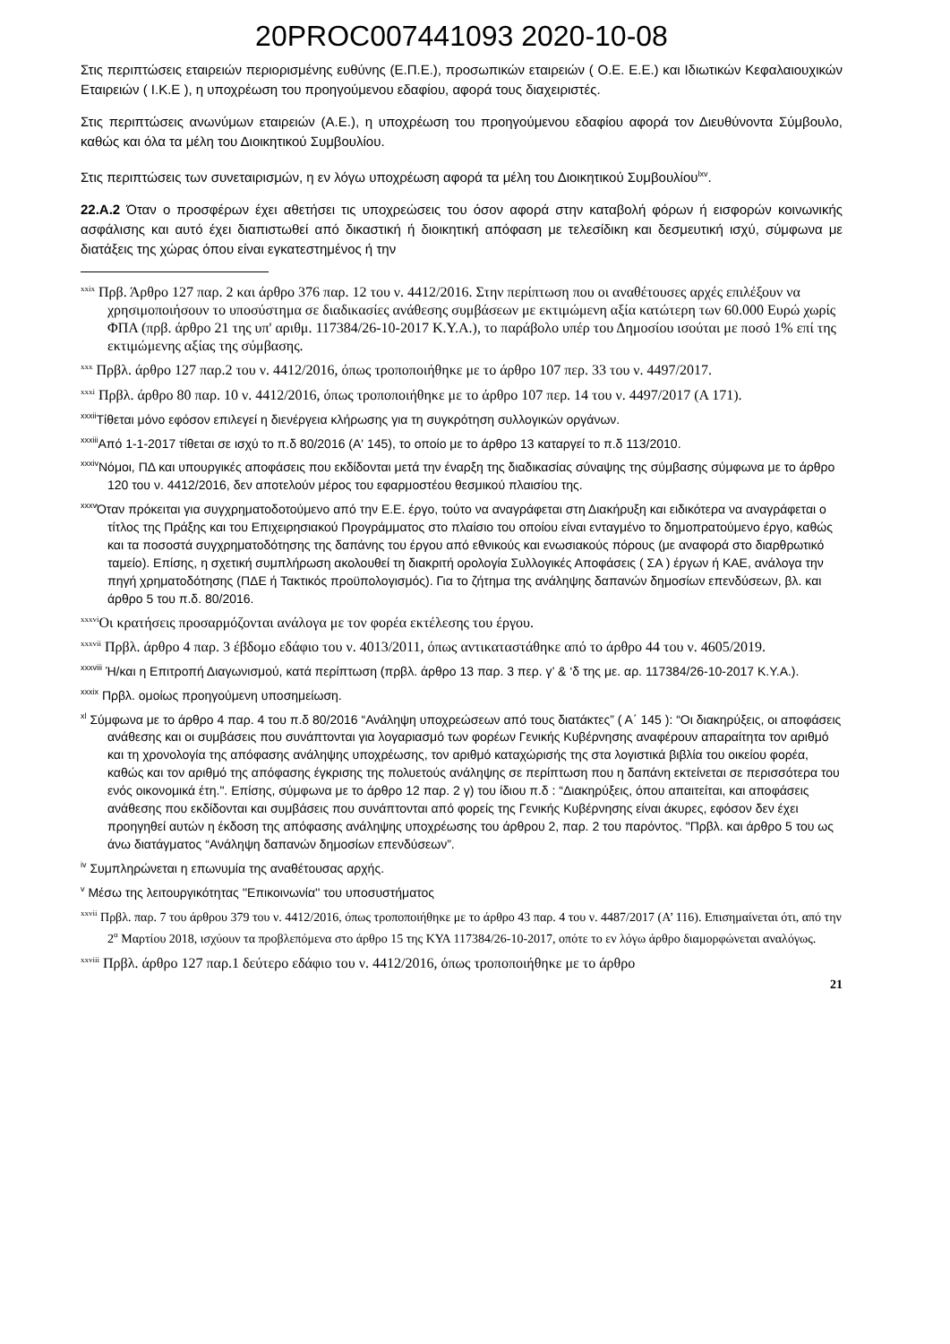20PROC007441093 2020-10-08
Στις περιπτώσεις εταιρειών περιορισμένης ευθύνης (Ε.Π.Ε.), προσωπικών εταιρειών ( Ο.Ε. Ε.Ε.) και Ιδιωτικών Κεφαλαιουχικών Εταιρειών ( Ι.Κ.Ε ), η υποχρέωση του προηγούμενου εδαφίου, αφορά τους διαχειριστές.
Στις περιπτώσεις ανωνύμων εταιρειών (Α.Ε.), η υποχρέωση του προηγούμενου εδαφίου αφορά τον Διευθύνοντα Σύμβουλο, καθώς και όλα τα μέλη του Διοικητικού Συμβουλίου.
Στις περιπτώσεις των συνεταιρισμών, η εν λόγω υποχρέωση αφορά τα μέλη του Διοικητικού Συμβουλίου<sup>lxv</sup>.
22.Α.2 Όταν ο προσφέρων έχει αθετήσει τις υποχρεώσεις του όσον αφορά στην καταβολή φόρων ή εισφορών κοινωνικής ασφάλισης και αυτό έχει διαπιστωθεί από δικαστική ή διοικητική απόφαση με τελεσίδικη και δεσμευτική ισχύ, σύμφωνα με διατάξεις της χώρας όπου είναι εγκατεστημένος ή την
<sup>xxix</sup> Πρβ. Άρθρο 127 παρ. 2 και άρθρο 376 παρ. 12 του ν. 4412/2016. Στην περίπτωση που οι αναθέτουσες αρχές επιλέξουν να χρησιμοποιήσουν το υποσύστημα σε διαδικασίες ανάθεσης συμβάσεων με εκτιμώμενη αξία κατώτερη των 60.000 Ευρώ χωρίς ΦΠΑ (πρβ. άρθρο 21 της υπ' αριθμ. 117384/26-10-2017 Κ.Υ.Α.), το παράβολο υπέρ του Δημοσίου ισούται με ποσό 1% επί της εκτιμώμενης αξίας της σύμβασης.
<sup>xxx</sup> Πρβλ. άρθρο 127 παρ.2 του ν. 4412/2016, όπως τροποποιήθηκε με το άρθρο 107 περ. 33 του ν. 4497/2017.
<sup>xxxi</sup> Πρβλ. άρθρο 80 παρ. 10 ν. 4412/2016, όπως τροποποιήθηκε με το άρθρο 107 περ. 14 του ν. 4497/2017 (Α 171).
<sup>xxxii</sup>Τίθεται μόνο εφόσον επιλεγεί η διενέργεια κλήρωσης για τη συγκρότηση συλλογικών οργάνων.
<sup>xxxiii</sup>Από 1-1-2017 τίθεται σε ισχύ το π.δ 80/2016 (Α' 145), το οποίο με το άρθρο 13 καταργεί το π.δ 113/2010.
<sup>xxxiv</sup>Νόμοι, ΠΔ και υπουργικές αποφάσεις που εκδίδονται μετά την έναρξη της διαδικασίας σύναψης της σύμβασης σύμφωνα με το άρθρο 120 του ν. 4412/2016, δεν αποτελούν μέρος του εφαρμοστέου θεσμικού πλαισίου της.
<sup>xxxv</sup>Όταν πρόκειται για συγχρηματοδοτούμενο από την Ε.Ε. έργο, τούτο να αναγράφεται στη Διακήρυξη και ειδικότερα να αναγράφεται ο τίτλος της Πράξης και του Επιχειρησιακού Προγράμματος στο πλαίσιο του οποίου είναι ενταγμένο το δημοπρατούμενο έργο, καθώς και τα ποσοστά συγχρηματοδότησης της δαπάνης του έργου από εθνικούς και ενωσιακούς πόρους (με αναφορά στο διαρθρωτικό ταμείο). Επίσης, η σχετική συμπλήρωση ακολουθεί τη διακριτή ορολογία Συλλογικές Αποφάσεις ( ΣΑ ) έργων ή ΚΑΕ, ανάλογα την πηγή χρηματοδότησης (ΠΔΕ ή Τακτικός προϋπολογισμός). Για το ζήτημα της ανάληψης δαπανών δημοσίων επενδύσεων, βλ. και άρθρο 5 του π.δ. 80/2016.
<sup>xxxvi</sup>Οι κρατήσεις προσαρμόζονται ανάλογα με τον φορέα εκτέλεσης του έργου.
<sup>xxxvii</sup> Πρβλ. άρθρο 4 παρ. 3 έβδομο εδάφιο του ν. 4013/2011, όπως αντικαταστάθηκε από το άρθρο 44 του ν. 4605/2019.
<sup>xxxviii</sup> Ή/και η Επιτροπή Διαγωνισμού, κατά περίπτωση (πρβλ. άρθρο 13 παρ. 3 περ. γ’ & ‘δ της με. αρ. 117384/26-10-2017 Κ.Υ.Α.).
<sup>xxxix</sup> Πρβλ. ομοίως προηγούμενη υποσημείωση.
<sup>xl</sup> Σύμφωνα με το άρθρο 4 παρ. 4 του π.δ 80/2016 “Ανάληψη υποχρεώσεων από τους διατάκτες” ( Α΄ 145 ): “Οι διακηρύξεις, οι αποφάσεις ανάθεσης και οι συμβάσεις που συνάπτονται για λογαριασμό των φορέων Γενικής Κυβέρνησης αναφέρουν απαραίτητα τον αριθμό και τη χρονολογία της απόφασης ανάληψης υποχρέωσης, τον αριθμό καταχώρισής της στα λογιστικά βιβλία του οικείου φορέα, καθώς και τον αριθμό της απόφασης έγκρισης της πολυετούς ανάληψης σε περίπτωση που η δαπάνη εκτείνεται σε περισσότερα του ενός οικονομικά έτη.". Επίσης, σύμφωνα με το άρθρο 12 παρ. 2 γ) του ίδιου π.δ : “Διακηρύξεις, όπου απαιτείται, και αποφάσεις ανάθεσης που εκδίδονται και συμβάσεις που συνάπτονται από φορείς της Γενικής Κυβέρνησης είναι άκυρες, εφόσον δεν έχει προηγηθεί αυτών η έκδοση της απόφασης ανάληψης υποχρέωσης του άρθρου 2, παρ. 2 του παρόντος. "Πρβλ. και άρθρο 5 του ως άνω διατάγματος “Ανάληψη δαπανών δημοσίων επενδύσεων”.
<sup>iv</sup> Συμπληρώνεται η επωνυμία της αναθέτουσας αρχής.
<sup>v</sup> Μέσω της λειτουργικότητας ''Επικοινωνία'' του υποσυστήματος
<sup>xxvii</sup> Πρβλ. παρ. 7 του άρθρου 379 του ν. 4412/2016, όπως τροποποιήθηκε με το άρθρο 43 παρ. 4 του ν. 4487/2017 (Α’ 116). Επισημαίνεται ότι, από την 2<sup>α</sup> Μαρτίου 2018, ισχύουν τα προβλεπόμενα στο άρθρο 15 της ΚΥΑ 117384/26-10-2017, οπότε το εν λόγω άρθρο διαμορφώνεται αναλόγως.
<sup>xxviii</sup> Πρβλ. άρθρο 127 παρ.1 δεύτερο εδάφιο του ν. 4412/2016, όπως τροποποιήθηκε με το άρθρο
21